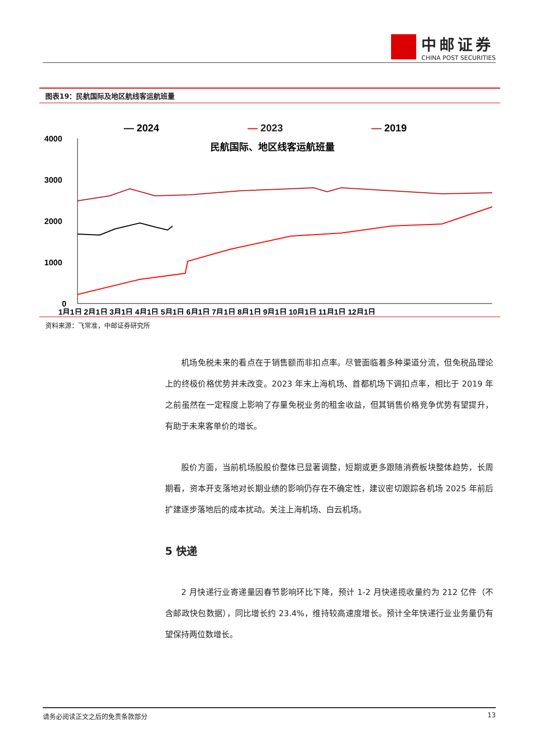中邮证券
CHINA POST SECURITIES
图表19：民航国际及地区航线客运航班量
— 2024
— 2023
— 2019
民航国际、地区线客运航班量
4000
3000
2000
1000
0
1月1日 2月1日 3月1日 4月1日 5月1日 6月1日 7月1日 8月1日 9月1日 10月1日 11月1日 12月1日
资料来源：飞常准，中邮证券研究所
机场免税未来的看点在于销售额而非扣点率。尽管面临着多种渠道分流，但免税品理论上的终极价格优势并未改变。2023 年末上海机场、首都机场下调扣点率，相比于 2019 年之前虽然在一定程度上影响了存量免税业务的租金收益，但其销售价格竞争优势有望提升，有助于未来客单价的增长。
股价方面，当前机场股股价整体已显著调整，短期或更多跟随消费板块整体趋势，长周期看，资本开支落地对长期业绩的影响仍存在不确定性，建议密切跟踪各机场 2025 年前后扩建逐步落地后的成本扰动。关注上海机场、白云机场。
5 快递
2 月快递行业寄递量因春节影响环比下降，预计 1-2 月快递揽收量约为 212 亿件（不含邮政快包数据），同比增长约 23.4%，维持较高速度增长。预计全年快递行业业务量仍有望保持两位数增长。
请务必阅读正文之后的免责条款部分 13